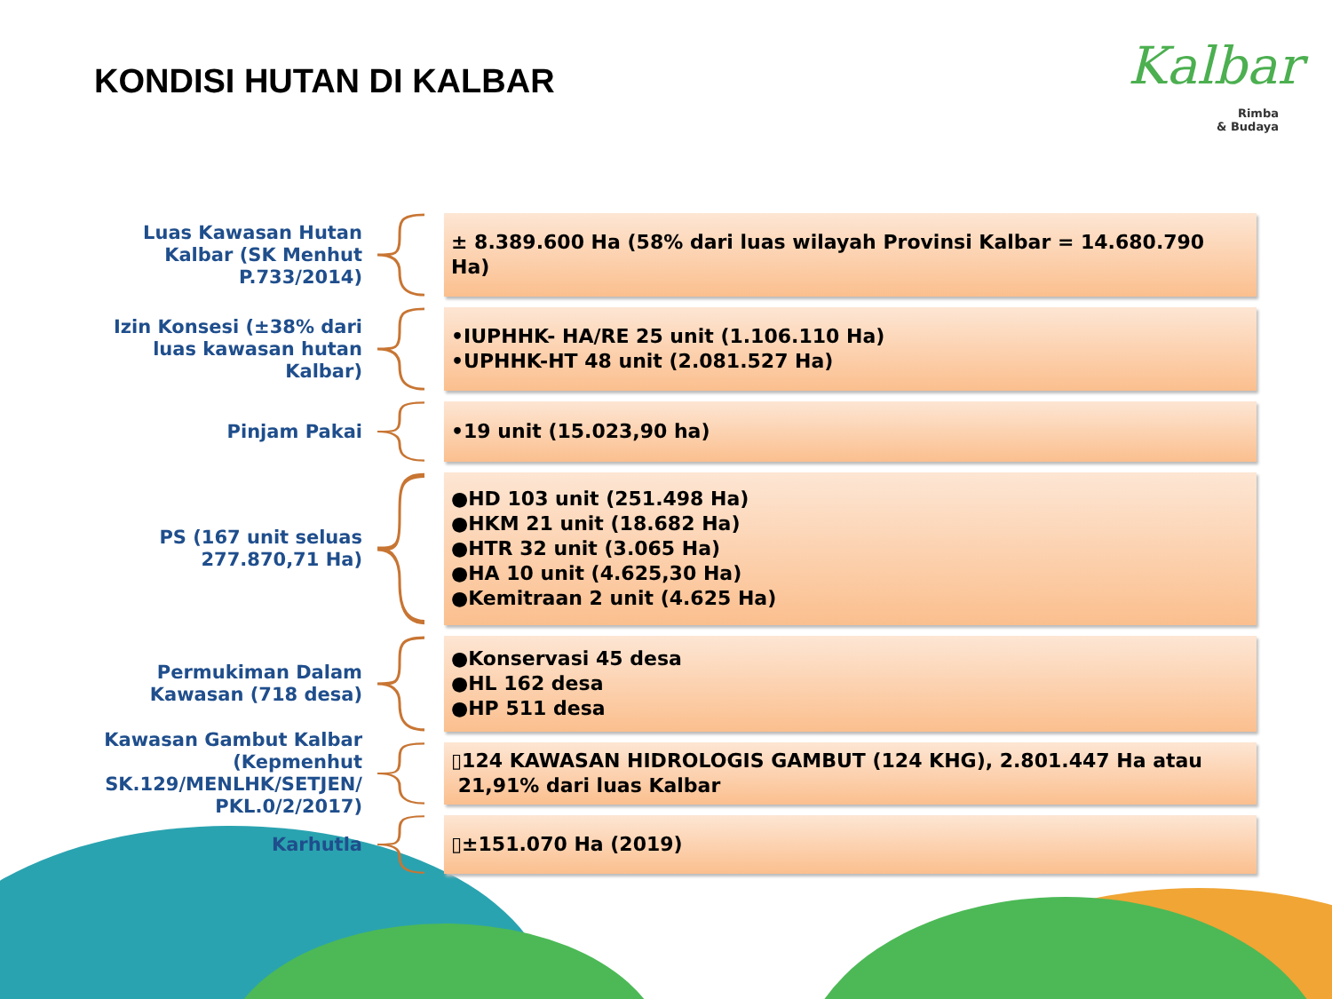KONDISI HUTAN DI KALBAR
Kalbar
Rimba
& Budaya
Luas Kawasan Hutan Kalbar (SK Menhut P.733/2014)
± 8.389.600 Ha (58% dari luas wilayah Provinsi Kalbar = 14.680.790 Ha)
Izin Konsesi (±38% dari luas kawasan hutan Kalbar)
•IUPHHK- HA/RE 25 unit (1.106.110 Ha)
•UPHHK-HT 48 unit (2.081.527 Ha)
Pinjam Pakai
•19 unit (15.023,90 ha)
PS (167 unit seluas 277.870,71 Ha)
●HD 103 unit (251.498 Ha)
●HKM 21 unit (18.682 Ha)
●HTR 32 unit (3.065 Ha)
●HA 10 unit (4.625,30 Ha)
●Kemitraan 2 unit (4.625 Ha)
Permukiman Dalam Kawasan (718 desa)
●Konservasi 45 desa
●HL 162 desa
●HP 511 desa
Kawasan Gambut Kalbar (Kepmenhut SK.129/MENLHK/SETJEN/ PKL.0/2/2017)
▯124 KAWASAN HIDROLOGIS GAMBUT (124 KHG), 2.801.447 Ha atau
21,91% dari luas Kalbar
Karhutla
▯±151.070 Ha (2019)